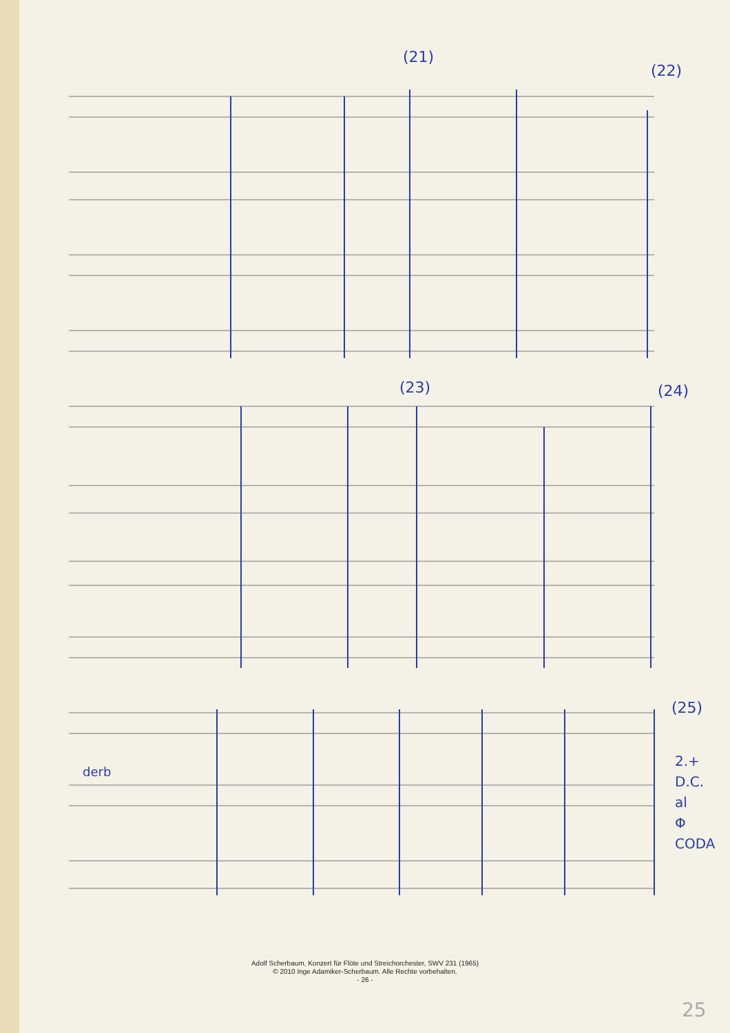(21)
(22)
(23) (24)
(25)
2.+
D.C.
al
Φ
CODA
derb
25
Adolf Scherbaum, Konzert für Flöte und Streichorchester, SWV 231 (1965)
© 2010 Inge Adamiker-Scherbaum. Alle Rechte vorbehalten.
- 26 -